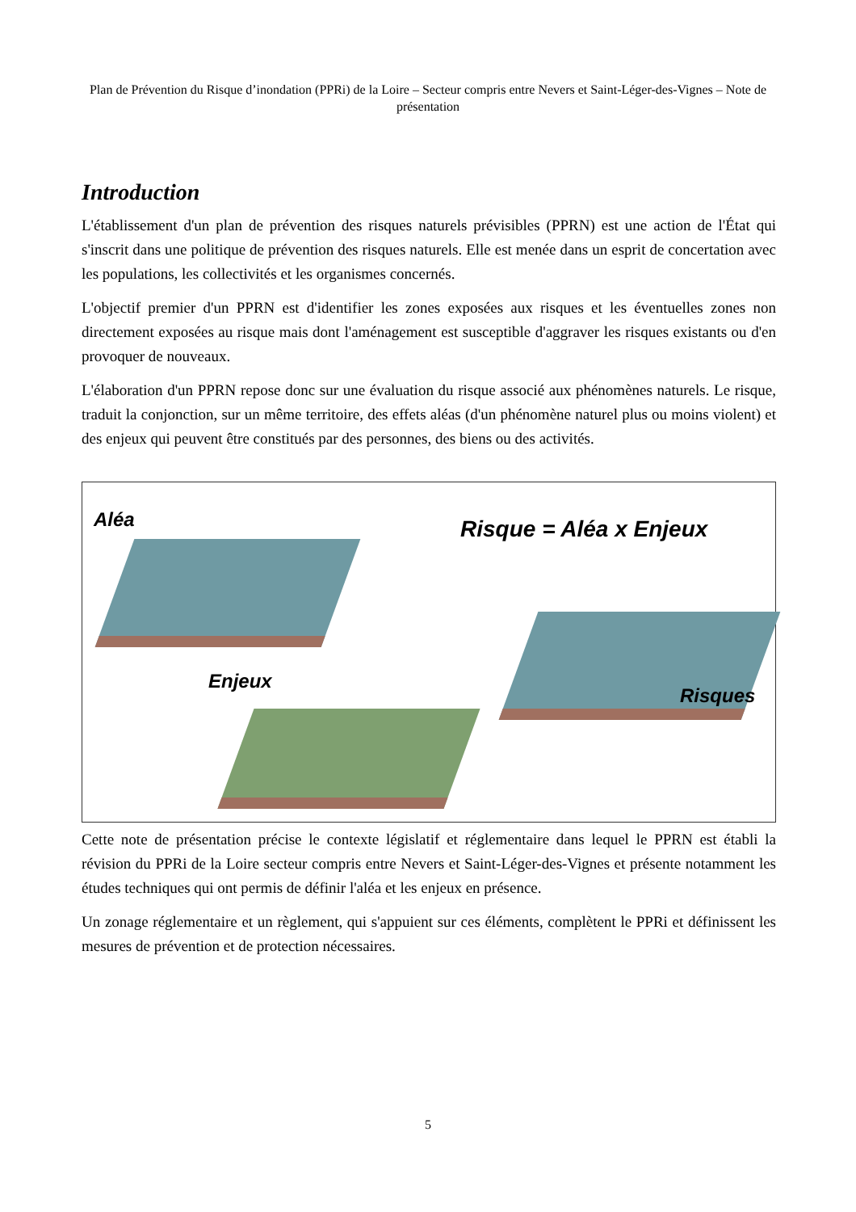Plan de Prévention du Risque d’inondation (PPRi) de la Loire – Secteur compris entre Nevers et Saint-Léger-des-Vignes – Note de présentation
Introduction
L'établissement d'un plan de prévention des risques naturels prévisibles (PPRN) est une action de l'État qui s'inscrit dans une politique de prévention des risques naturels. Elle est menée dans un esprit de concertation avec les populations, les collectivités et les organismes concernés.
L'objectif premier d'un PPRN est d'identifier les zones exposées aux risques et les éventuelles zones non directement exposées au risque mais dont l'aménagement est susceptible d'aggraver les risques existants ou d'en provoquer de nouveaux.
L'élaboration d'un PPRN repose donc sur une évaluation du risque associé aux phénomènes naturels. Le risque, traduit la conjonction, sur un même territoire, des effets aléas (d'un phénomène naturel plus ou moins violent) et des enjeux qui peuvent être constitués par des personnes, des biens ou des activités.
Aléa Risque = Aléa x Enjeux
Enjeux
Risques
Cette note de présentation précise le contexte législatif et réglementaire dans lequel le PPRN est établi la révision du PPRi de la Loire secteur compris entre Nevers et Saint-Léger-des-Vignes et présente notamment les études techniques qui ont permis de définir l'aléa et les enjeux en présence.
Un zonage réglementaire et un règlement, qui s'appuient sur ces éléments, complètent le PPRi et définissent les mesures de prévention et de protection nécessaires.
5